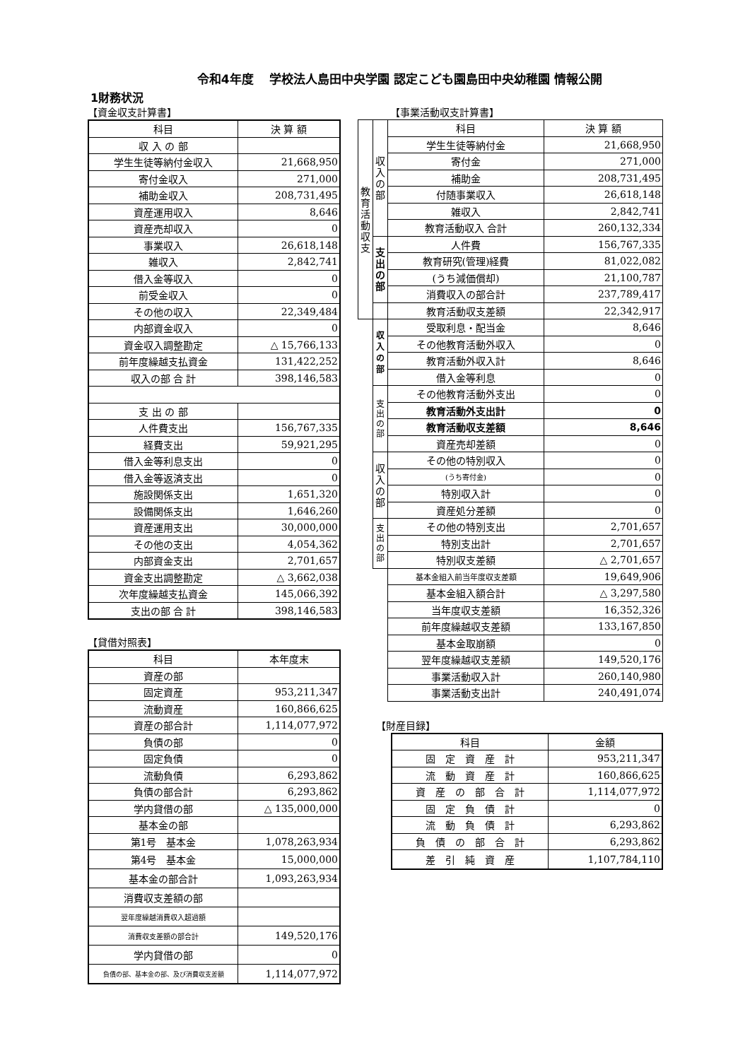令和4年度　 学校法人島田中央学園 認定こども園島田中央幼稚園 情報公開
1財務状況
【資金収支計算書】
| 科目 | 決 算 額 |
| --- | --- |
| 収 入 の 部 | |
| 学生生徒等納付金収入 | 21,668,950 |
| 寄付金収入 | 271,000 |
| 補助金収入 | 208,731,495 |
| 資産運用収入 | 8,646 |
| 資産売却収入 | 0 |
| 事業収入 | 26,618,148 |
| 雑収入 | 2,842,741 |
| 借入金等収入 | 0 |
| 前受金収入 | 0 |
| その他の収入 | 22,349,484 |
| 内部資金収入 | 0 |
| 資金収入調整勘定 | △ 15,766,133 |
| 前年度繰越支払資金 | 131,422,252 |
| 収入の部 合 計 | 398,146,583 |
| 支 出 の 部 | |
| 人件費支出 | 156,767,335 |
| 経費支出 | 59,921,295 |
| 借入金等利息支出 | 0 |
| 借入金等返済支出 | 0 |
| 施設関係支出 | 1,651,320 |
| 設備関係支出 | 1,646,260 |
| 資産運用支出 | 30,000,000 |
| その他の支出 | 4,054,362 |
| 内部資金支出 | 2,701,657 |
| 資金支出調整勘定 | △ 3,662,038 |
| 次年度繰越支払資金 | 145,066,392 |
| 支出の部 合 計 | 398,146,583 |
【貸借対照表】
| 科目 | 本年度末 |
| --- | --- |
| 資産の部 | |
| 固定資産 | 953,211,347 |
| 流動資産 | 160,866,625 |
| 資産の部合計 | 1,114,077,972 |
| 負債の部 | 0 |
| 固定負債 | 0 |
| 流動負債 | 6,293,862 |
| 負債の部合計 | 6,293,862 |
| 学内貸借の部 | △ 135,000,000 |
| 基本金の部 | |
| 第1号 基本金 | 1,078,263,934 |
| 第4号 基本金 | 15,000,000 |
| 基本金の部合計 | 1,093,263,934 |
| 消費収支差額の部 | |
| 翌年度繰越消費収入超過額 | |
| 消費収支差額の部合計 | 149,520,176 |
| 学内貸借の部 | 0 |
| 負債の部、基本金の部、及び消費収支差額 | 1,114,077,972 |
【事業活動収支計算書】
| 教育活動収支 | 収入の部 | 科目 | 決 算 額 |
| | | 学生生徒等納付金 | 21,668,950 |
| | | 寄付金 | 271,000 |
| | | 補助金 | 208,731,495 |
| | | 付随事業収入 | 26,618,148 |
| | | 雑収入 | 2,842,741 |
| | | 教育活動収入 合計 | 260,132,334 |
| | 支出の部 | 人件費 | 156,767,335 |
| | | 教育研究(管理)経費 | 81,022,082 |
| | | (うち減価償却) | 21,100,787 |
| | | 消費収入の部合計 | 237,789,417 |
| | | 教育活動収支差額 | 22,342,917 |
| | 収入の部 | 受取利息・配当金 | 8,646 |
| | | その他教育活動外収入 | 0 |
| | | 教育活動外収入計 | 8,646 |
| | | 借入金等利息 | 0 |
| | 支出の部 | その他教育活動外支出 | 0 |
| | | 教育活動外支出計 | 0 |
| | | 教育活動収支差額 | 8,646 |
| | | 資産売却差額 | 0 |
| | 収入の部 | その他の特別収入 | 0 |
| | | (うち寄付金) | 0 |
| | | 特別収入計 | 0 |
| | | 資産処分差額 | 0 |
| | 支出の部 | その他の特別支出 | 2,701,657 |
| | | 特別支出計 | 2,701,657 |
| | | 特別収支差額 | △ 2,701,657 |
| | | 基本金組入前当年度収支差額 | 19,649,906 |
| | | 基本金組入額合計 | △ 3,297,580 |
| | | 当年度収支差額 | 16,352,326 |
| | | 前年度繰越収支差額 | 133,167,850 |
| | | 基本金取崩額 | 0 |
| | | 翌年度繰越収支差額 | 149,520,176 |
| | | 事業活動収入計 | 260,140,980 |
| | | 事業活動支出計 | 240,491,074 |
【財産目録】
| 科目 | 金額 |
| --- | --- |
| 固 定 資 産 計 | 953,211,347 |
| 流 動 資 産 計 | 160,866,625 |
| 資 産 の 部 合 計 | 1,114,077,972 |
| 固 定 負 債 計 | 0 |
| 流 動 負 債 計 | 6,293,862 |
| 負 債 の 部 合 計 | 6,293,862 |
| 差 引 純 資 産 | 1,107,784,110 |